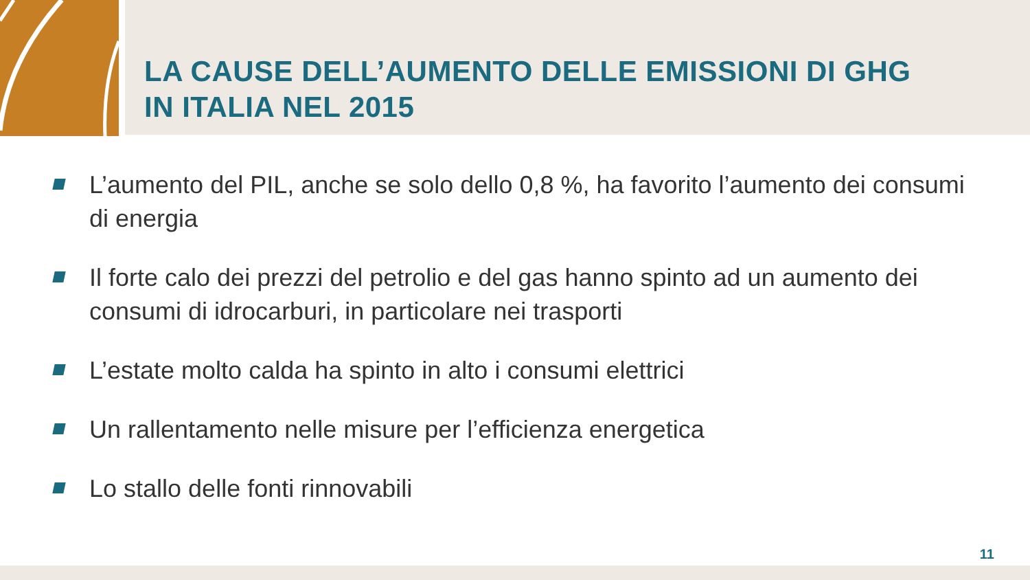LA CAUSE DELL’AUMENTO DELLE EMISSIONI DI GHG
IN ITALIA NEL 2015
L’aumento del PIL, anche se solo dello 0,8 %, ha favorito l’aumento dei consumi di energia
Il forte calo dei prezzi del petrolio e del gas hanno spinto ad un aumento dei consumi di idrocarburi, in particolare nei trasporti
L’estate molto calda ha spinto in alto i consumi elettrici
Un rallentamento nelle misure per l’efficienza energetica
Lo stallo delle fonti rinnovabili
11